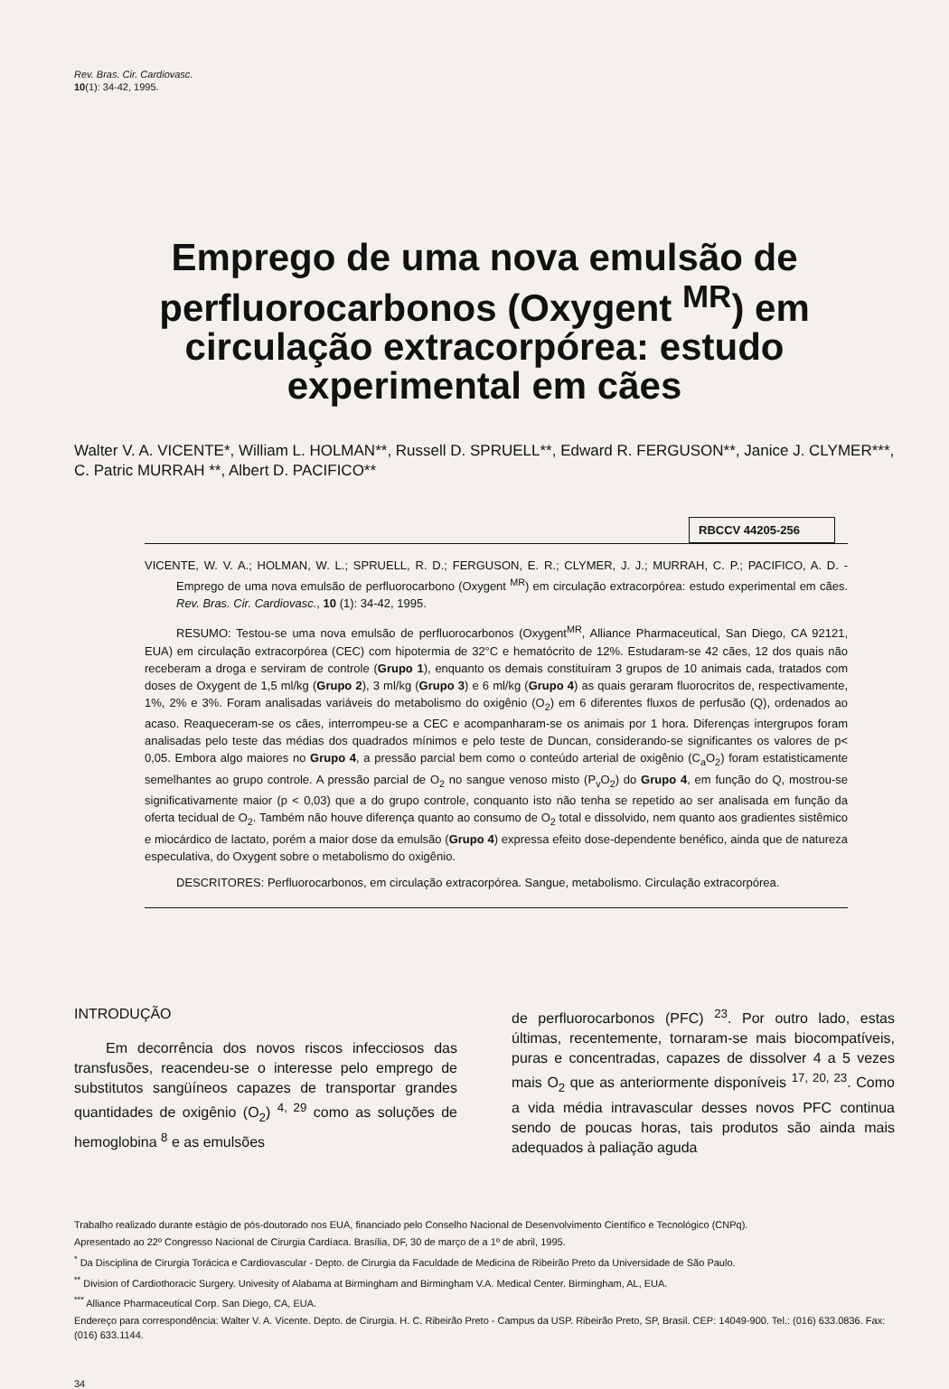Rev. Bras. Cir. Cardiovasc.
10(1): 34-42, 1995.
Emprego de uma nova emulsão de perfluorocarbonos (Oxygent <sup>MR</sup>) em circulação extracorpórea: estudo experimental em cães
Walter V. A. VICENTE*, William L. HOLMAN**, Russell D. SPRUELL**, Edward R. FERGUSON**, Janice J. CLYMER***, C. Patric MURRAH **, Albert D. PACIFICO**
RBCCV 44205-256
VICENTE, W. V. A.; HOLMAN, W. L.; SPRUELL, R. D.; FERGUSON, E. R.; CLYMER, J. J.; MURRAH, C. P.; PACIFICO, A. D. - Emprego de uma nova emulsão de perfluorocarbono (Oxygent <sup>MR</sup>) em circulação extracorpórea: estudo experimental em cães. Rev. Bras. Cir. Cardiovasc., 10 (1): 34-42, 1995.
RESUMO: Testou-se uma nova emulsão de perfluorocarbonos (Oxygent<sup>MR</sup>, Alliance Pharmaceutical, San Diego, CA 92121, EUA) em circulação extracorpórea (CEC) com hipotermia de 32°C e hematócrito de 12%. Estudaram-se 42 cães, 12 dos quais não receberam a droga e serviram de controle (Grupo 1), enquanto os demais constituíram 3 grupos de 10 animais cada, tratados com doses de Oxygent de 1,5 ml/kg (Grupo 2), 3 ml/kg (Grupo 3) e 6 ml/kg (Grupo 4) as quais geraram fluorocritos de, respectivamente, 1%, 2% e 3%. Foram analisadas variáveis do metabolismo do oxigênio (O<sub>2</sub>) em 6 diferentes fluxos de perfusão (Q), ordenados ao acaso. Reaqueceram-se os cães, interrompeu-se a CEC e acompanharam-se os animais por 1 hora. Diferenças intergrupos foram analisadas pelo teste das médias dos quadrados mínimos e pelo teste de Duncan, considerando-se significantes os valores de p< 0,05. Embora algo maiores no Grupo 4, a pressão parcial bem como o conteúdo arterial de oxigênio (C<sub>a</sub>O<sub>2</sub>) foram estatisticamente semelhantes ao grupo controle. A pressão parcial de O<sub>2</sub> no sangue venoso misto (P<sub>v</sub>O<sub>2</sub>) do Grupo 4, em função do Q, mostrou-se significativamente maior (p < 0,03) que a do grupo controle, conquanto isto não tenha se repetido ao ser analisada em função da oferta tecidual de O<sub>2</sub>. Também não houve diferença quanto ao consumo de O<sub>2</sub> total e dissolvido, nem quanto aos gradientes sistêmico e miocárdico de lactato, porém a maior dose da emulsão (Grupo 4) expressa efeito dose-dependente benéfico, ainda que de natureza especulativa, do Oxygent sobre o metabolismo do oxigênio.
DESCRITORES: Perfluorocarbonos, em circulação extracorpórea. Sangue, metabolismo. Circulação extracorpórea.
INTRODUÇÃO
Em decorrência dos novos riscos infecciosos das transfusões, reacendeu-se o interesse pelo emprego de substitutos sangüíneos capazes de transportar grandes quantidades de oxigênio (O<sub>2</sub>) <sup>4, 29</sup> como as soluções de hemoglobina <sup>8</sup> e as emulsões
de perfluorocarbonos (PFC) <sup>23</sup>. Por outro lado, estas últimas, recentemente, tornaram-se mais biocompatíveis, puras e concentradas, capazes de dissolver 4 a 5 vezes mais O<sub>2</sub> que as anteriormente disponíveis <sup>17, 20, 23</sup>. Como a vida média intravascular desses novos PFC continua sendo de poucas horas, tais produtos são ainda mais adequados à paliação aguda
Trabalho realizado durante estágio de pós-doutorado nos EUA, financiado pelo Conselho Nacional de Desenvolvimento Científico e Tecnológico (CNPq).
Apresentado ao 22º Congresso Nacional de Cirurgia Cardíaca. Brasília, DF, 30 de março de a 1º de abril, 1995.
<sup>*</sup> Da Disciplina de Cirurgia Torácica e Cardiovascular - Depto. de Cirurgia da Faculdade de Medicina de Ribeirão Preto da Universidade de São Paulo.
<sup>**</sup> Division of Cardiothoracic Surgery. Univesity of Alabama at Birmingham and Birmingham V.A. Medical Center. Birmingham, AL, EUA.
<sup>***</sup> Alliance Pharmaceutical Corp. San Diego, CA, EUA.
Endereço para correspondência: Walter V. A. Vicente. Depto. de Cirurgia. H. C. Ribeirão Preto - Campus da USP. Ribeirão Preto, SP, Brasil. CEP: 14049-900. Tel.: (016) 633.0836. Fax: (016) 633.1144.
34